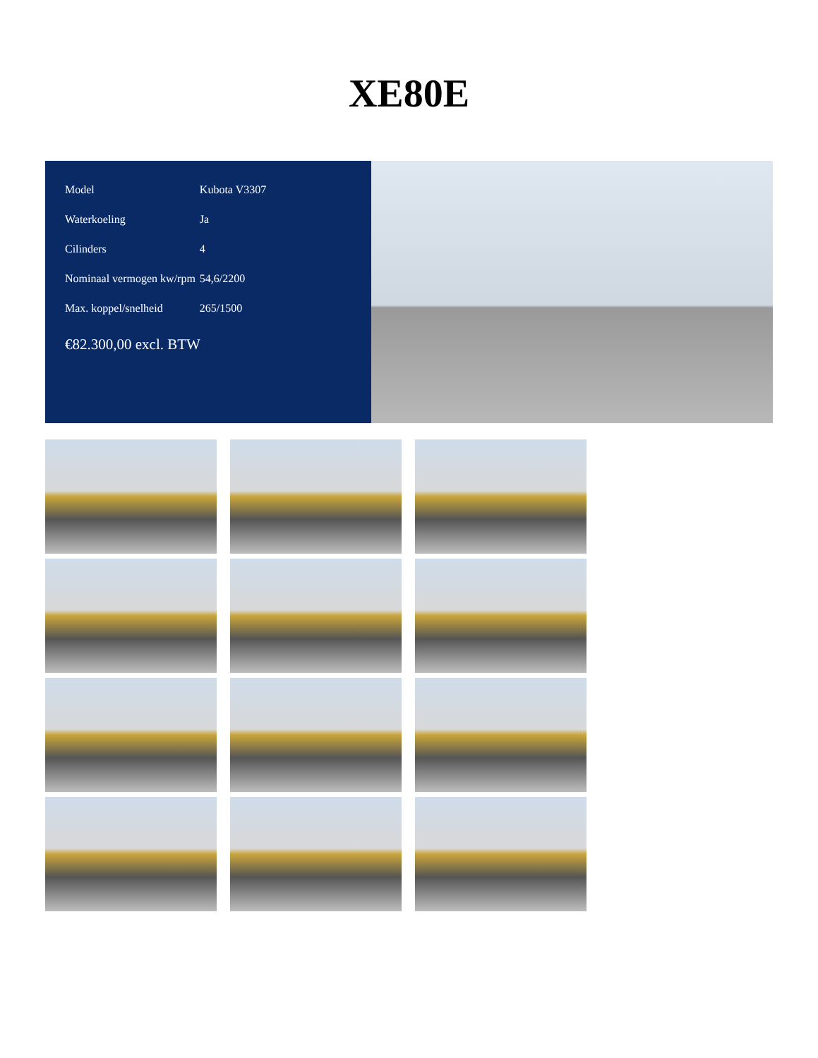XE80E
| Model | Kubota V3307 |
| Waterkoeling | Ja |
| Cilinders | 4 |
| Nominaal vermogen kw/rpm | 54,6/2200 |
| Max. koppel/snelheid | 265/1500 |
€82.300,00 excl. BTW